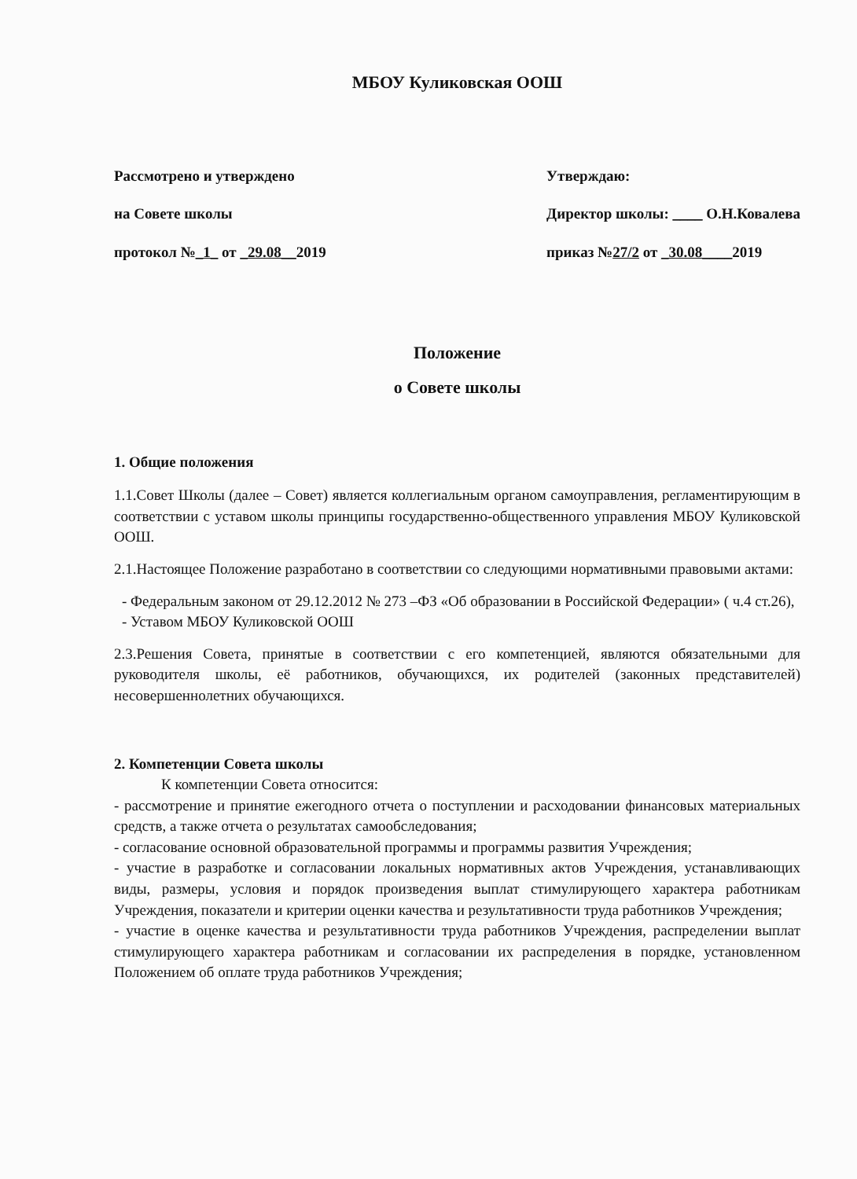МБОУ Куликовская ООШ
Рассмотрено и утверждено
на Совете школы
протокол №_1_ от _29.08__2019
Утверждаю:
Директор школы: ____ О.Н.Ковалева
приказ №27/2 от _30.08____2019
Положение
о Совете школы
1. Общие положения
1.1.Совет Школы (далее – Совет) является коллегиальным органом самоуправления, регламентирующим в соответствии с уставом школы принципы государственно-общественного управления МБОУ Куликовской ООШ.
2.1.Настоящее Положение разработано в соответствии со следующими нормативными правовыми актами:
- Федеральным законом от 29.12.2012 № 273 –ФЗ «Об образовании в Российской Федерации» ( ч.4 ст.26),
- Уставом МБОУ Куликовской ООШ
2.3.Решения Совета, принятые в соответствии с его компетенцией, являются обязательными для руководителя школы, её работников, обучающихся, их родителей (законных представителей) несовершеннолетних обучающихся.
2. Компетенции Совета школы
К компетенции Совета относится:
- рассмотрение и принятие ежегодного отчета о поступлении и расходовании финансовых материальных средств, а также отчета о результатах самообследования;
- согласование основной образовательной программы и программы развития Учреждения;
- участие в разработке и согласовании локальных нормативных актов Учреждения, устанавливающих виды, размеры, условия и порядок произведения выплат стимулирующего характера работникам Учреждения, показатели и критерии оценки качества и результативности труда работников Учреждения;
- участие в оценке качества и результативности труда работников Учреждения, распределении выплат стимулирующего характера работникам и согласовании их распределения в порядке, установленном Положением об оплате труда работников Учреждения;